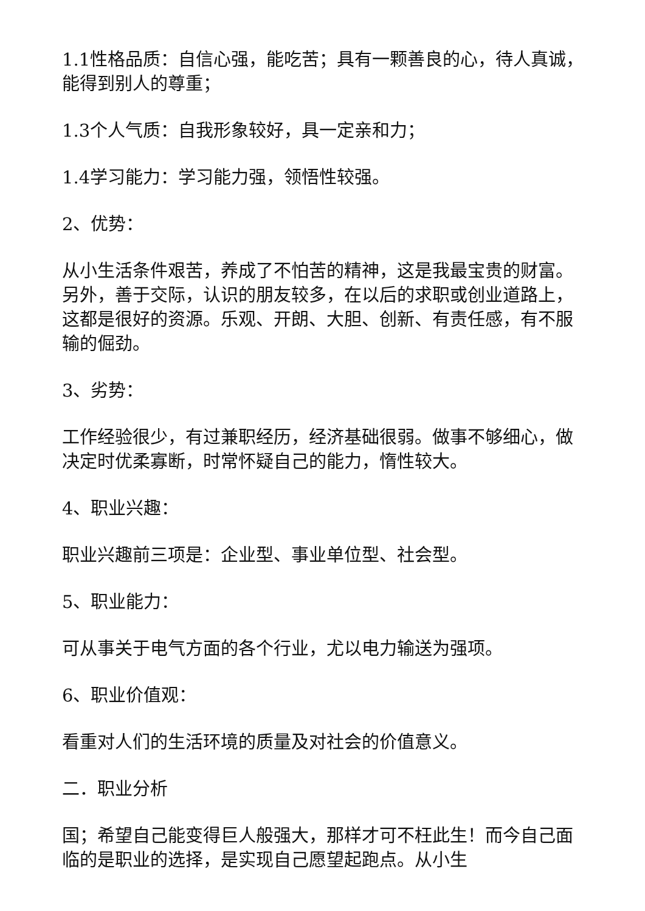1.1性格品质：自信心强，能吃苦；具有一颗善良的心，待人真诚，能得到别人的尊重；
1.3个人气质：自我形象较好，具一定亲和力；
1.4学习能力：学习能力强，领悟性较强。
2、优势：
从小生活条件艰苦，养成了不怕苦的精神，这是我最宝贵的财富。另外，善于交际，认识的朋友较多，在以后的求职或创业道路上，这都是很好的资源。乐观、开朗、大胆、创新、有责任感，有不服输的倔劲。
3、劣势：
工作经验很少，有过兼职经历，经济基础很弱。做事不够细心，做决定时优柔寡断，时常怀疑自己的能力，惰性较大。
4、职业兴趣：
职业兴趣前三项是：企业型、事业单位型、社会型。
5、职业能力：
可从事关于电气方面的各个行业，尤以电力输送为强项。
6、职业价值观：
看重对人们的生活环境的质量及对社会的价值意义。
二．职业分析
国；希望自己能变得巨人般强大，那样才可不枉此生！而今自己面临的是职业的选择，是实现自己愿望起跑点。从小生